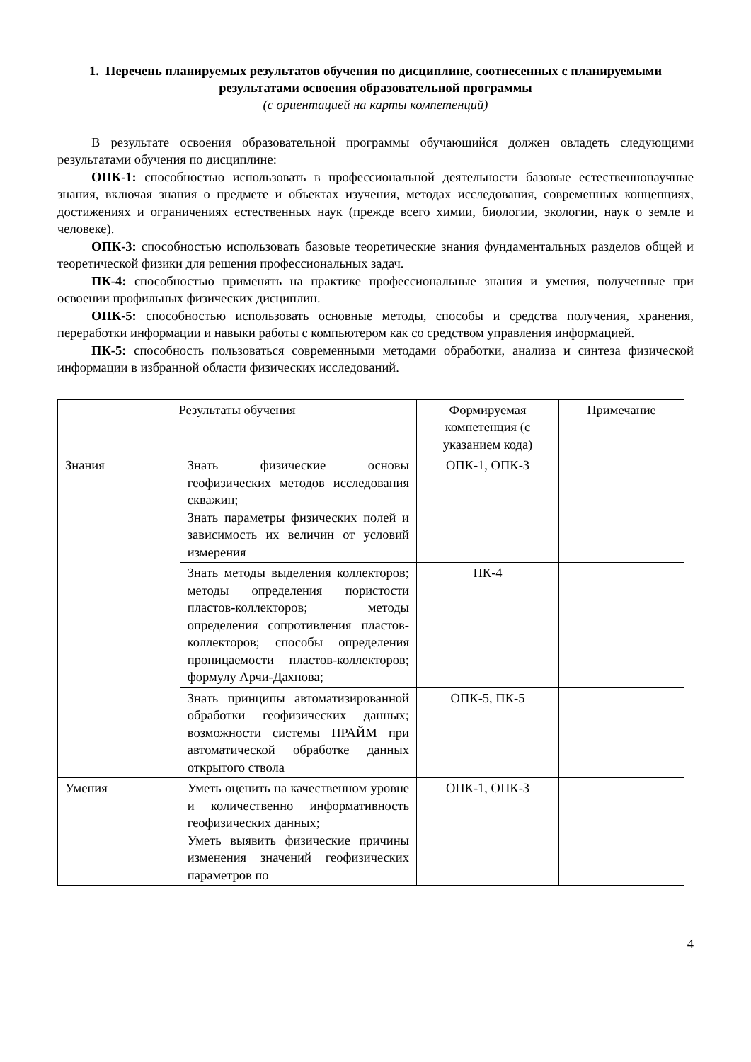1. Перечень планируемых результатов обучения по дисциплине, соотнесенных с планируемыми результатами освоения образовательной программы
(с ориентацией на карты компетенций)
В результате освоения образовательной программы обучающийся должен овладеть следующими результатами обучения по дисциплине:
ОПК-1: способностью использовать в профессиональной деятельности базовые естественнонаучные знания, включая знания о предмете и объектах изучения, методах исследования, современных концепциях, достижениях и ограничениях естественных наук (прежде всего химии, биологии, экологии, наук о земле и человеке).
ОПК-3: способностью использовать базовые теоретические знания фундаментальных разделов общей и теоретической физики для решения профессиональных задач.
ПК-4: способностью применять на практике профессиональные знания и умения, полученные при освоении профильных физических дисциплин.
ОПК-5: способностью использовать основные методы, способы и средства получения, хранения, переработки информации и навыки работы с компьютером как со средством управления информацией.
ПК-5: способность пользоваться современными методами обработки, анализа и синтеза физической информации в избранной области физических исследований.
| Результаты обучения | | Формируемая компетенция (с указанием кода) | Примечание |
| --- | --- | --- | --- |
| Знания | Знать физические основы геофизических методов исследования скважин; Знать параметры физических полей и зависимость их величин от условий измерения | ОПК-1, ОПК-3 | |
| | Знать методы выделения коллекторов; методы определения пористости пластов-коллекторов; методы определения сопротивления пластов-коллекторов; способы определения проницаемости пластов-коллекторов; формулу Арчи-Дахнова; | ПК-4 | |
| | Знать принципы автоматизированной обработки геофизических данных; возможности системы ПРАЙМ при автоматической обработке данных открытого ствола | ОПК-5, ПК-5 | |
| Умения | Уметь оценить на качественном уровне и количественно информативность геофизических данных; Уметь выявить физические причины изменения значений геофизических параметров по | ОПК-1, ОПК-3 | |
4